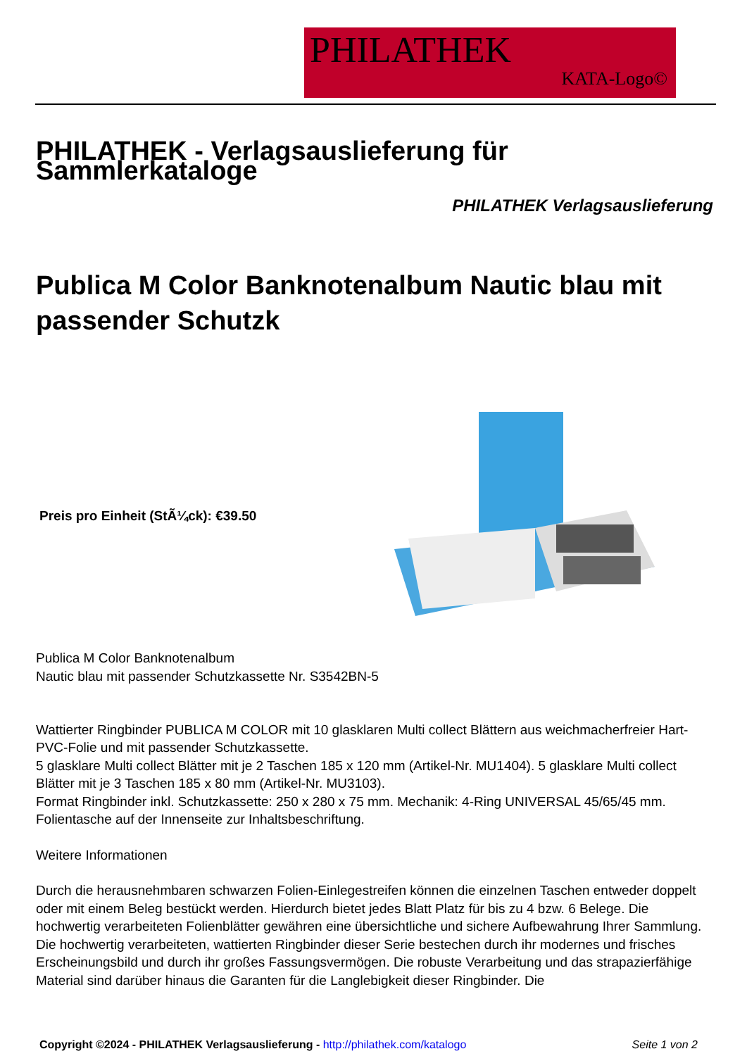PHILATHEK
KATA-Logo©
PHILATHEK - Verlagsauslieferung für Sammlerkataloge
PHILATHEK Verlagsauslieferung
Publica M Color Banknotenalbum Nautic blau mit passender Schutzk
Preis pro Einheit (StÃ¼ck): €39.50
Publica M Color Banknotenalbum
Nautic blau mit passender Schutzkassette Nr. S3542BN-5
Wattierter Ringbinder PUBLICA M COLOR mit 10 glasklaren Multi collect Blättern aus weichmacherfreier Hart-PVC-Folie und mit passender Schutzkassette.
5 glasklare Multi collect Blätter mit je 2 Taschen 185 x 120 mm (Artikel-Nr. MU1404). 5 glasklare Multi collect Blätter mit je 3 Taschen 185 x 80 mm (Artikel-Nr. MU3103).
Format Ringbinder inkl. Schutzkassette: 250 x 280 x 75 mm. Mechanik: 4-Ring UNIVERSAL 45/65/45 mm. Folientasche auf der Innenseite zur Inhaltsbeschriftung.
Weitere Informationen
Durch die herausnehmbaren schwarzen Folien-Einlegestreifen können die einzelnen Taschen entweder doppelt oder mit einem Beleg bestückt werden. Hierdurch bietet jedes Blatt Platz für bis zu 4 bzw. 6 Belege. Die hochwertig verarbeiteten Folienblätter gewähren eine übersichtliche und sichere Aufbewahrung Ihrer Sammlung. Die hochwertig verarbeiteten, wattierten Ringbinder dieser Serie bestechen durch ihr modernes und frisches Erscheinungsbild und durch ihr großes Fassungsvermögen. Die robuste Verarbeitung und das strapazierfähige Material sind darüber hinaus die Garanten für die Langlebigkeit dieser Ringbinder. Die
Copyright ©2024 - PHILATHEK Verlagsauslieferung - http://philathek.com/katalogo Seite 1 von 2